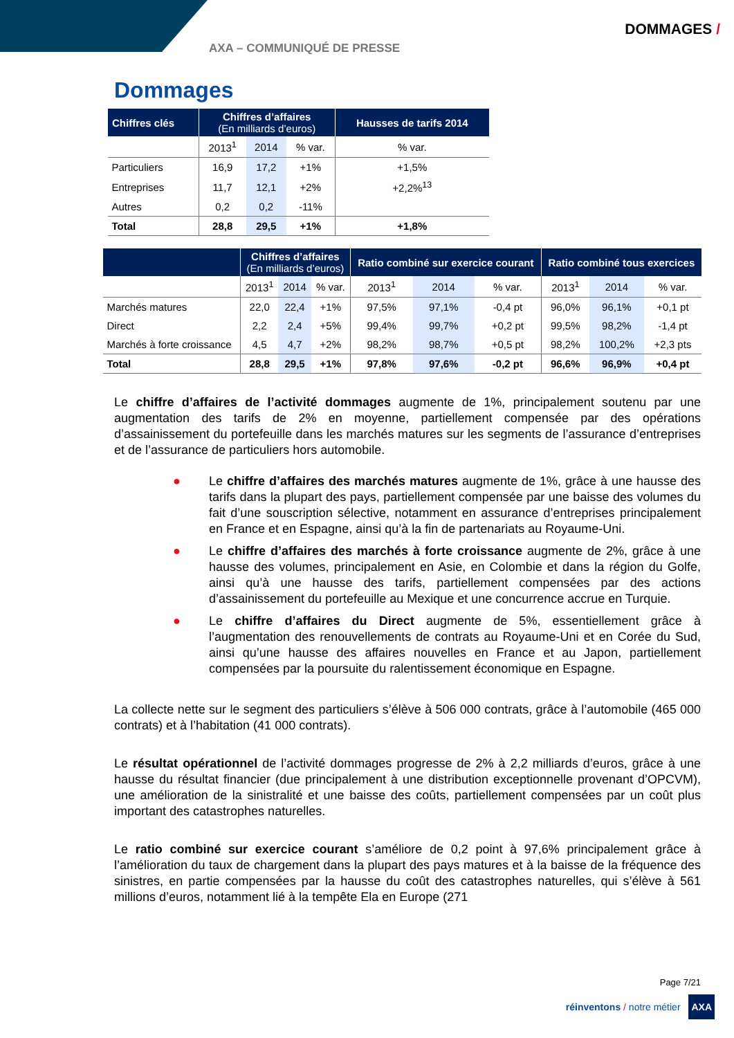AXA – COMMUNIQUÉ DE PRESSE
DOMMAGES /
Dommages
| Chiffres clés | Chiffres d’affaires (En milliards d’euros) | | | Hausses de tarifs 2014 |
| --- | --- | --- | --- | --- |
| | 2013<sup>1</sup> | 2014 | % var. | % var. |
| Particuliers | 16,9 | 17,2 | +1% | +1,5% |
| Entreprises | 11,7 | 12,1 | +2% | +2,2%<sup>13</sup> |
| Autres | 0,2 | 0,2 | -11% | |
| Total | 28,8 | 29,5 | +1% | +1,8% |
| | Chiffres d’affaires (En milliards d’euros) | | | Ratio combiné sur exercice courant | | | Ratio combiné tous exercices | | |
| --- | --- | --- | --- | --- | --- | --- | --- | --- | --- |
| | 2013<sup>1</sup> | 2014 | % var. | 2013<sup>1</sup> | 2014 | % var. | 2013<sup>1</sup> | 2014 | % var. |
| Marchés matures | 22,0 | 22,4 | +1% | 97,5% | 97,1% | -0,4 pt | 96,0% | 96,1% | +0,1 pt |
| Direct | 2,2 | 2,4 | +5% | 99,4% | 99,7% | +0,2 pt | 99,5% | 98,2% | -1,4 pt |
| Marchés à forte croissance | 4,5 | 4,7 | +2% | 98,2% | 98,7% | +0,5 pt | 98,2% | 100,2% | +2,3 pts |
| Total | 28,8 | 29,5 | +1% | 97,8% | 97,6% | -0,2 pt | 96,6% | 96,9% | +0,4 pt |
Le chiffre d’affaires de l’activité dommages augmente de 1%, principalement soutenu par une augmentation des tarifs de 2% en moyenne, partiellement compensée par des opérations d’assainissement du portefeuille dans les marchés matures sur les segments de l’assurance d’entreprises et de l’assurance de particuliers hors automobile.
● Le chiffre d’affaires des marchés matures augmente de 1%, grâce à une hausse des tarifs dans la plupart des pays, partiellement compensée par une baisse des volumes du fait d’une souscription sélective, notamment en assurance d’entreprises principalement en France et en Espagne, ainsi qu’à la fin de partenariats au Royaume-Uni.
● Le chiffre d’affaires des marchés à forte croissance augmente de 2%, grâce à une hausse des volumes, principalement en Asie, en Colombie et dans la région du Golfe, ainsi qu’à une hausse des tarifs, partiellement compensées par des actions d’assainissement du portefeuille au Mexique et une concurrence accrue en Turquie.
● Le chiffre d’affaires du Direct augmente de 5%, essentiellement grâce à l’augmentation des renouvellements de contrats au Royaume-Uni et en Corée du Sud, ainsi qu’une hausse des affaires nouvelles en France et au Japon, partiellement compensées par la poursuite du ralentissement économique en Espagne.
La collecte nette sur le segment des particuliers s’élève à 506 000 contrats, grâce à l’automobile (465 000 contrats) et à l’habitation (41 000 contrats).
Le résultat opérationnel de l’activité dommages progresse de 2% à 2,2 milliards d’euros, grâce à une hausse du résultat financier (due principalement à une distribution exceptionnelle provenant d’OPCVM), une amélioration de la sinistralité et une baisse des coûts, partiellement compensées par un coût plus important des catastrophes naturelles.
Le ratio combiné sur exercice courant s’améliore de 0,2 point à 97,6% principalement grâce à l’amélioration du taux de chargement dans la plupart des pays matures et à la baisse de la fréquence des sinistres, en partie compensées par la hausse du coût des catastrophes naturelles, qui s’élève à 561 millions d’euros, notamment lié à la tempête Ela en Europe (271
Page 7/21
réinventons / notre métier AXA